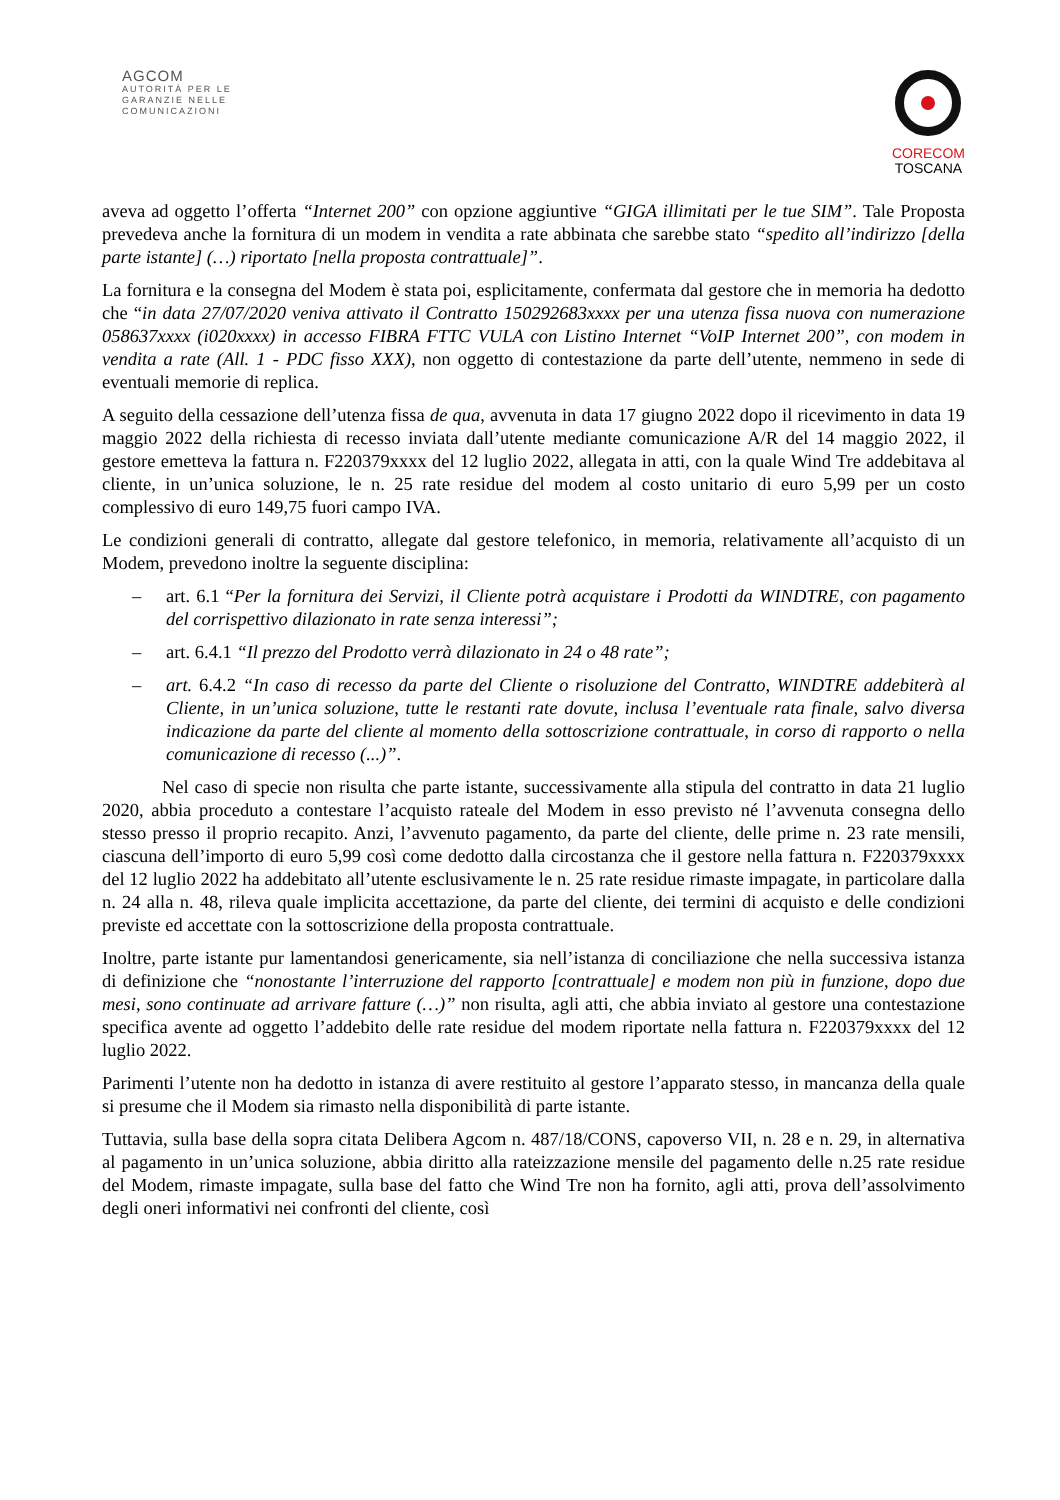AGCOM
AUTORITÀ PER LE
GARANZIE NELLE
COMUNICAZIONI
CORECOM
TOSCANA
aveva ad oggetto l’offerta “Internet 200” con opzione aggiuntive “GIGA illimitati per le tue SIM”. Tale Proposta prevedeva anche la fornitura di un modem in vendita a rate abbinata che sarebbe stato “spedito all’indirizzo [della parte istante] (…) riportato [nella proposta contrattuale]”.
La fornitura e la consegna del Modem è stata poi, esplicitamente, confermata dal gestore che in memoria ha dedotto che “in data 27/07/2020 veniva attivato il Contratto 150292683xxxx per una utenza fissa nuova con numerazione 058637xxxx (i020xxxx) in accesso FIBRA FTTC VULA con Listino Internet “VoIP Internet 200”, con modem in vendita a rate (All. 1 - PDC fisso XXX), non oggetto di contestazione da parte dell’utente, nemmeno in sede di eventuali memorie di replica.
A seguito della cessazione dell’utenza fissa de qua, avvenuta in data 17 giugno 2022 dopo il ricevimento in data 19 maggio 2022 della richiesta di recesso inviata dall’utente mediante comunicazione A/R del 14 maggio 2022, il gestore emetteva la fattura n. F220379xxxx del 12 luglio 2022, allegata in atti, con la quale Wind Tre addebitava al cliente, in un’unica soluzione, le n. 25 rate residue del modem al costo unitario di euro 5,99 per un costo complessivo di euro 149,75 fuori campo IVA.
Le condizioni generali di contratto, allegate dal gestore telefonico, in memoria, relativamente all’acquisto di un Modem, prevedono inoltre la seguente disciplina:
– art. 6.1 “Per la fornitura dei Servizi, il Cliente potrà acquistare i Prodotti da WINDTRE, con pagamento del corrispettivo dilazionato in rate senza interessi”;
– art. 6.4.1 “Il prezzo del Prodotto verrà dilazionato in 24 o 48 rate”;
– art. 6.4.2 “In caso di recesso da parte del Cliente o risoluzione del Contratto, WINDTRE addebiterà al Cliente, in un’unica soluzione, tutte le restanti rate dovute, inclusa l’eventuale rata finale, salvo diversa indicazione da parte del cliente al momento della sottoscrizione contrattuale, in corso di rapporto o nella comunicazione di recesso (...)”.
Nel caso di specie non risulta che parte istante, successivamente alla stipula del contratto in data 21 luglio 2020, abbia proceduto a contestare l’acquisto rateale del Modem in esso previsto né l’avvenuta consegna dello stesso presso il proprio recapito. Anzi, l’avvenuto pagamento, da parte del cliente, delle prime n. 23 rate mensili, ciascuna dell’importo di euro 5,99 così come dedotto dalla circostanza che il gestore nella fattura n. F220379xxxx del 12 luglio 2022 ha addebitato all’utente esclusivamente le n. 25 rate residue rimaste impagate, in particolare dalla n. 24 alla n. 48, rileva quale implicita accettazione, da parte del cliente, dei termini di acquisto e delle condizioni previste ed accettate con la sottoscrizione della proposta contrattuale.
Inoltre, parte istante pur lamentandosi genericamente, sia nell’istanza di conciliazione che nella successiva istanza di definizione che “nonostante l’interruzione del rapporto [contrattuale] e modem non più in funzione, dopo due mesi, sono continuate ad arrivare fatture (…)” non risulta, agli atti, che abbia inviato al gestore una contestazione specifica avente ad oggetto l’addebito delle rate residue del modem riportate nella fattura n. F220379xxxx del 12 luglio 2022.
Parimenti l’utente non ha dedotto in istanza di avere restituito al gestore l’apparato stesso, in mancanza della quale si presume che il Modem sia rimasto nella disponibilità di parte istante.
Tuttavia, sulla base della sopra citata Delibera Agcom n. 487/18/CONS, capoverso VII, n. 28 e n. 29, in alternativa al pagamento in un’unica soluzione, abbia diritto alla rateizzazione mensile del pagamento delle n.25 rate residue del Modem, rimaste impagate, sulla base del fatto che Wind Tre non ha fornito, agli atti, prova dell’assolvimento degli oneri informativi nei confronti del cliente, così